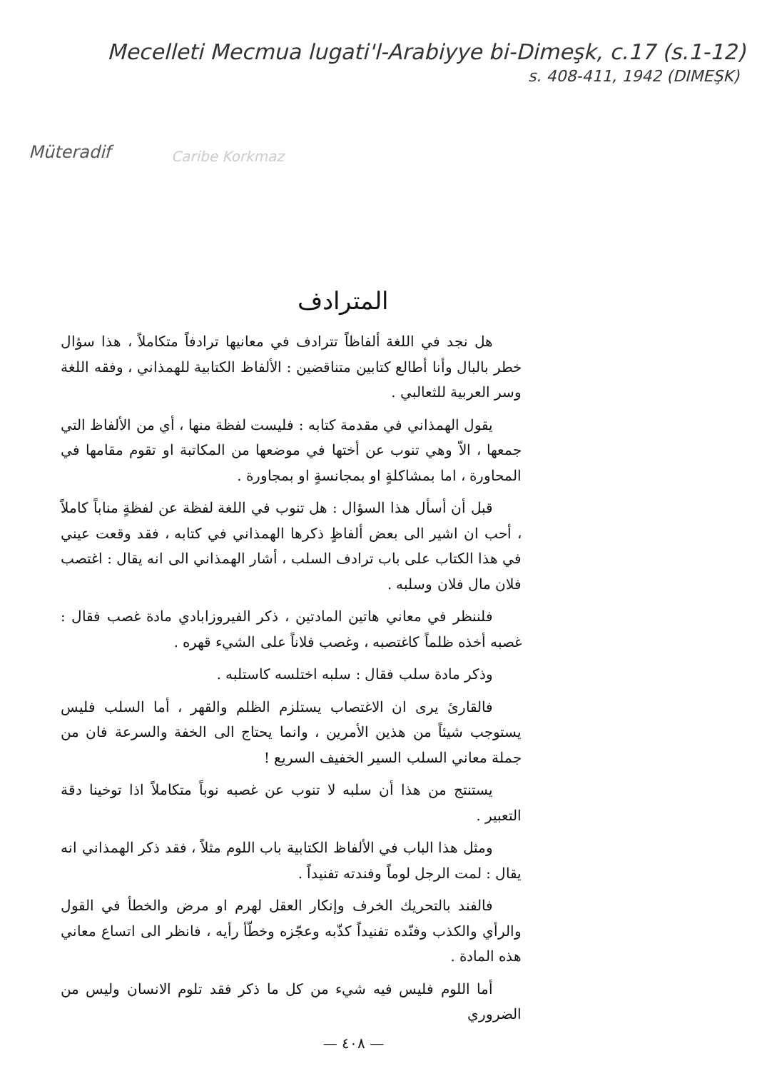Mecelleti Mecmua lugati'l-Arabiyye bi-Dimeşk, c.17 (s.1-12)
s. 408-411, 1942 (DIMEŞK)
Müteradif
Caribe Korkmaz
المترادف
هل نجد في اللغة ألفاظاً تترادف في معانيها ترادفاً متكاملاً ، هذا سؤال خطر بالبال وأنا أطالع كتابين متناقضين : الألفاظ الكتابية للهمذاني ، وفقه اللغة وسر العربية للثعالبي .
يقول الهمذاني في مقدمة كتابه : فليست لفظة منها ، أي من الألفاظ التي جمعها ، الاّ وهي تنوب عن أختها في موضعها من المكاتبة او تقوم مقامها في المحاورة ، اما بمشاكلةٍ او بمجانسةٍ او بمجاورة .
قبل أن أسأل هذا السؤال : هل تنوب في اللغة لفظة عن لفظةٍ مناباً كاملاً ، أحب ان اشير الى بعض ألفاظٍ ذكرها الهمذاني في كتابه ، فقد وقعت عيني في هذا الكتاب على باب ترادف السلب ، أشار الهمذاني الى انه يقال : اغتصب فلان مال فلان وسلبه .
فلننظر في معاني هاتين المادتين ، ذكر الفيروزابادي مادة غصب فقال : غصبه أخذه ظلماً كاغتصبه ، وغصب فلاناً على الشيء قهره .
وذكر مادة سلب فقال : سلبه اختلسه كاستلبه .
فالقارئ يرى ان الاغتصاب يستلزم الظلم والقهر ، أما السلب فليس يستوجب شيئاً من هذين الأمرين ، وانما يحتاج الى الخفة والسرعة فان من جملة معاني السلب السير الخفيف السريع !
يستنتج من هذا أن سلبه لا تنوب عن غصبه نوباً متكاملاً اذا توخينا دقة التعبير .
ومثل هذا الباب في الألفاظ الكتابية باب اللوم مثلاً ، فقد ذكر الهمذاني انه يقال : لمت الرجل لوماً وفندته تفنيداً .
فالفند بالتحريك الخرف وإنكار العقل لهرم او مرض والخطأ في القول والرأي والكذب وفنّده تفنيداً كذّبه وعجّزه وخطّأ رأيه ، فانظر الى اتساع معاني هذه المادة .
أما اللوم فليس فيه شيء من كل ما ذكر فقد تلوم الانسان وليس من الضروري
— ٤٠٨ —